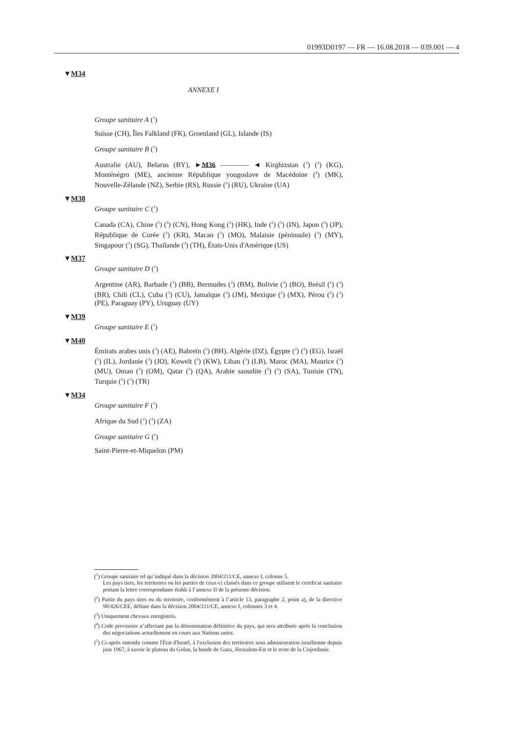01993D0197 — FR — 16.08.2018 — 039.001 — 4
▼M34
ANNEXE I
Groupe sanitaire A (<sup>1</sup>)
Suisse (CH), Îles Falkland (FK), Groenland (GL), Islande (IS)
Groupe sanitaire B (<sup>1</sup>)
Australie (AU), Belarus (BY), ►M36 ———— ◄ Kirghizstan (<sup>2</sup>) (<sup>3</sup>) (KG), Monténégro (ME), ancienne République yougoslave de Macédoine (<sup>4</sup>) (MK), Nouvelle-Zélande (NZ), Serbie (RS), Russie (<sup>2</sup>) (RU), Ukraine (UA)
▼M38
Groupe sanitaire C (<sup>1</sup>)
Canada (CA), Chine (<sup>2</sup>) (<sup>3</sup>) (CN), Hong Kong (<sup>3</sup>) (HK), Inde (<sup>2</sup>) (<sup>3</sup>) (IN), Japon (<sup>3</sup>) (JP), République de Corée (<sup>3</sup>) (KR), Macao (<sup>3</sup>) (MO), Malaisie (péninsule) (<sup>3</sup>) (MY), Singapour (<sup>3</sup>) (SG), Thaïlande (<sup>3</sup>) (TH), États-Unis d'Amérique (US)
▼M37
Groupe sanitaire D (<sup>1</sup>)
Argentine (AR), Barbade (<sup>3</sup>) (BB), Bermudes (<sup>3</sup>) (BM), Bolivie (<sup>3</sup>) (BO), Brésil (<sup>2</sup>) (<sup>3</sup>) (BR), Chili (CL), Cuba (<sup>3</sup>) (CU), Jamaïque (<sup>3</sup>) (JM), Mexique (<sup>2</sup>) (MX), Pérou (<sup>2</sup>) (<sup>3</sup>) (PE), Paraguay (PY), Uruguay (UY)
▼M39
Groupe sanitaire E (<sup>1</sup>)
▼M40
Émirats arabes unis (<sup>3</sup>) (AE), Bahreïn (<sup>3</sup>) (BH), Algérie (DZ), Égypte (<sup>2</sup>) (<sup>3</sup>) (EG), Israël (<sup>5</sup>) (IL), Jordanie (<sup>3</sup>) (JO), Koweït (<sup>3</sup>) (KW), Liban (<sup>3</sup>) (LB), Maroc (MA), Maurice (<sup>3</sup>) (MU), Oman (<sup>3</sup>) (OM), Qatar (<sup>3</sup>) (QA), Arabie saoudite (<sup>2</sup>) (<sup>3</sup>) (SA), Tunisie (TN), Turquie (<sup>2</sup>) (<sup>3</sup>) (TR)
▼M34
Groupe sanitaire F (<sup>1</sup>)
Afrique du Sud (<sup>2</sup>) (<sup>3</sup>) (ZA)
Groupe sanitaire G (<sup>1</sup>)
Saint-Pierre-et-Miquelon (PM)
(<sup>1</sup>) Groupe sanitaire tel qu’indiqué dans la décision 2004/211/CE, annexe I, colonne 5.
Les pays tiers, les territoires ou les parties de ceux-ci classés dans ce groupe utilisent le certificat sanitaire portant la lettre correspondante établi à l’annexe II de la présente décision.
(<sup>2</sup>) Partie du pays tiers ou du territoire, conformément à l’article 13, paragraphe 2, point a), de la directive 90/426/CEE, définie dans la décision 2004/211/CE, annexe I, colonnes 3 et 4.
(<sup>3</sup>) Uniquement chevaux enregistrés.
(<sup>4</sup>) Code provisoire n’affectant pas la dénomination définitive du pays, qui sera attribuée après la conclusion des négociations actuellement en cours aux Nations unies.
(<sup>5</sup>) Ci-après entendu comme l'État d'Israël, à l'exclusion des territoires sous administration israélienne depuis juin 1967, à savoir le plateau du Golan, la bande de Gaza, Jérusalem-Est et le reste de la Cisjordanie.